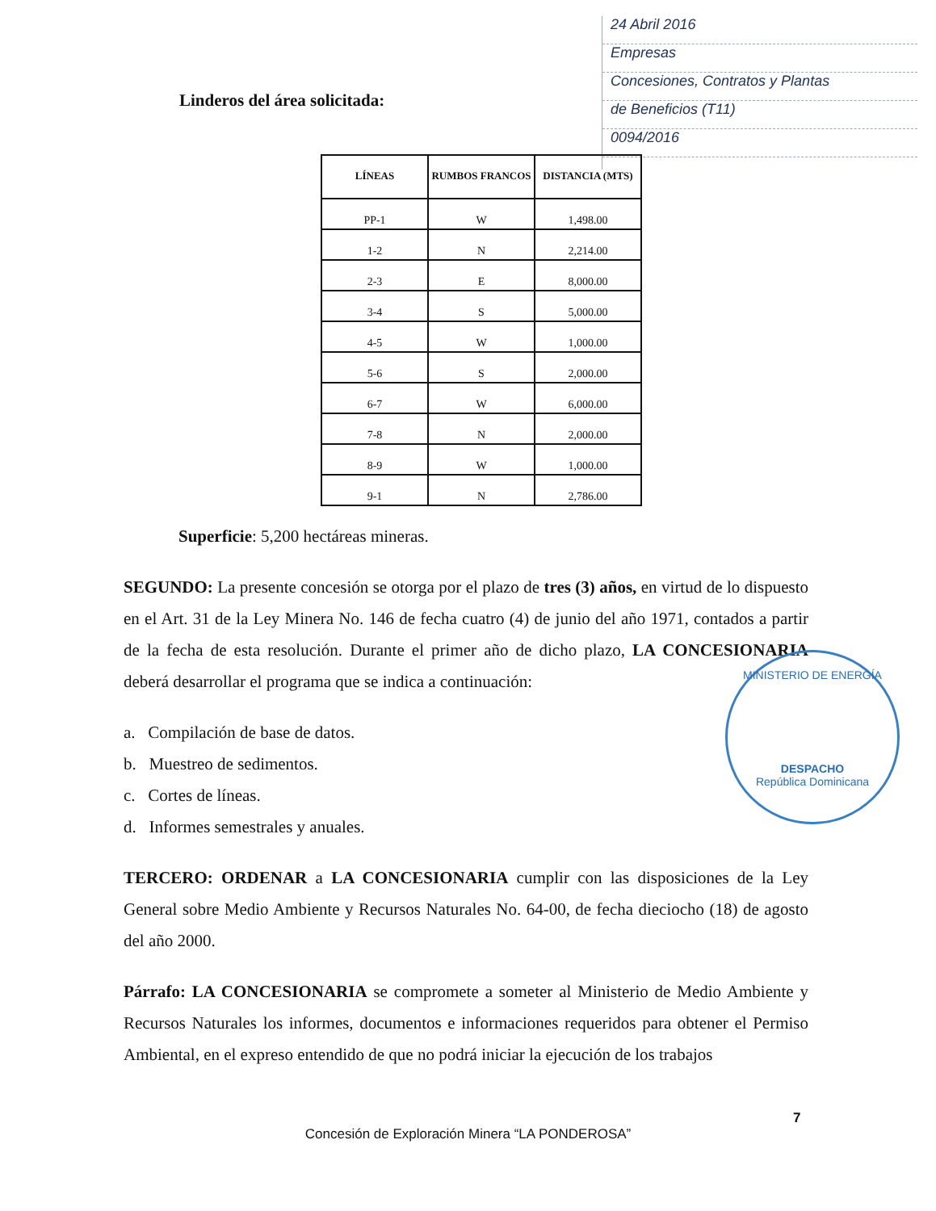24 Abril 2016
Empresas
Concesiones, Contratos y Plantas
de Beneficios (T11)
0094/2016
Linderos del área solicitada:
| LÍNEAS | RUMBOS FRANCOS | DISTANCIA (MTS) |
| --- | --- | --- |
| PP-1 | W | 1,498.00 |
| 1-2 | N | 2,214.00 |
| 2-3 | E | 8,000.00 |
| 3-4 | S | 5,000.00 |
| 4-5 | W | 1,000.00 |
| 5-6 | S | 2,000.00 |
| 6-7 | W | 6,000.00 |
| 7-8 | N | 2,000.00 |
| 8-9 | W | 1,000.00 |
| 9-1 | N | 2,786.00 |
Superficie: 5,200 hectáreas mineras.
SEGUNDO: La presente concesión se otorga por el plazo de tres (3) años, en virtud de lo dispuesto en el Art. 31 de la Ley Minera No. 146 de fecha cuatro (4) de junio del año 1971, contados a partir de la fecha de esta resolución. Durante el primer año de dicho plazo, LA CONCESIONARIA deberá desarrollar el programa que se indica a continuación:
a. Compilación de base de datos.
b. Muestreo de sedimentos.
c. Cortes de líneas.
d. Informes semestrales y anuales.
TERCERO: ORDENAR a LA CONCESIONARIA cumplir con las disposiciones de la Ley General sobre Medio Ambiente y Recursos Naturales No. 64-00, de fecha dieciocho (18) de agosto del año 2000.
Párrafo: LA CONCESIONARIA se compromete a someter al Ministerio de Medio Ambiente y Recursos Naturales los informes, documentos e informaciones requeridos para obtener el Permiso Ambiental, en el expreso entendido de que no podrá iniciar la ejecución de los trabajos
MINISTERIO DE ENERGÍA
DESPACHO
República Dominicana
7
Concesión de Exploración Minera “LA PONDEROSA”